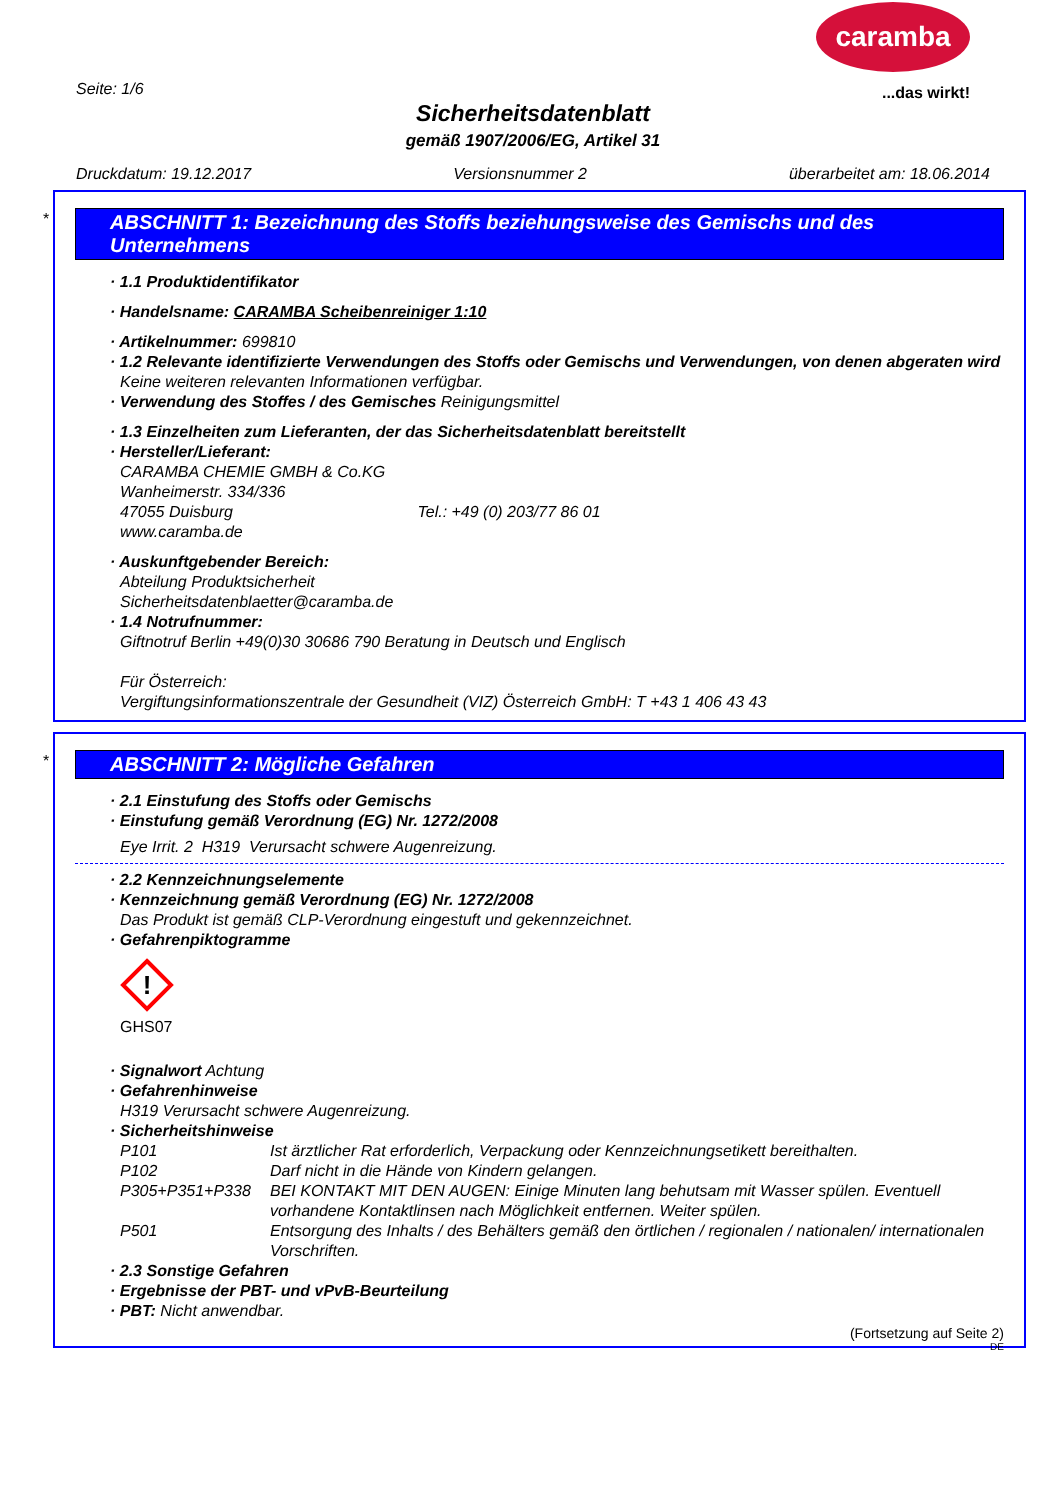caramba
...das wirkt!
Seite: 1/6
Sicherheitsdatenblatt
gemäß 1907/2006/EG, Artikel 31
Druckdatum: 19.12.2017 Versionsnummer 2 überarbeitet am: 18.06.2014
*
ABSCHNITT 1: Bezeichnung des Stoffs beziehungsweise des Gemischs und des Unternehmens
· 1.1 Produktidentifikator
· Handelsname: CARAMBA Scheibenreiniger 1:10
· Artikelnummer: 699810
· 1.2 Relevante identifizierte Verwendungen des Stoffs oder Gemischs und Verwendungen, von denen abgeraten wird
Keine weiteren relevanten Informationen verfügbar.
· Verwendung des Stoffes / des Gemisches Reinigungsmittel
· 1.3 Einzelheiten zum Lieferanten, der das Sicherheitsdatenblatt bereitstellt
· Hersteller/Lieferant:
CARAMBA CHEMIE GMBH & Co.KG
Wanheimerstr. 334/336
47055 Duisburg Tel.: +49 (0) 203/77 86 01
www.caramba.de
· Auskunftgebender Bereich:
Abteilung Produktsicherheit
Sicherheitsdatenblaetter@caramba.de
· 1.4 Notrufnummer:
Giftnotruf Berlin +49(0)30 30686 790 Beratung in Deutsch und Englisch
Für Österreich:
Vergiftungsinformationszentrale der Gesundheit (VIZ) Österreich GmbH: T +43 1 406 43 43
*
ABSCHNITT 2: Mögliche Gefahren
· 2.1 Einstufung des Stoffs oder Gemischs
· Einstufung gemäß Verordnung (EG) Nr. 1272/2008
Eye Irrit. 2 H319 Verursacht schwere Augenreizung.
· 2.2 Kennzeichnungselemente
· Kennzeichnung gemäß Verordnung (EG) Nr. 1272/2008
Das Produkt ist gemäß CLP-Verordnung eingestuft und gekennzeichnet.
· Gefahrenpiktogramme
!
GHS07
· Signalwort Achtung
· Gefahrenhinweise
H319 Verursacht schwere Augenreizung.
· Sicherheitshinweise
P101 Ist ärztlicher Rat erforderlich, Verpackung oder Kennzeichnungsetikett bereithalten.
P102 Darf nicht in die Hände von Kindern gelangen.
P305+P351+P338 BEI KONTAKT MIT DEN AUGEN: Einige Minuten lang behutsam mit Wasser spülen. Eventuell vorhandene Kontaktlinsen nach Möglichkeit entfernen. Weiter spülen.
P501 Entsorgung des Inhalts / des Behälters gemäß den örtlichen / regionalen / nationalen/ internationalen Vorschriften.
· 2.3 Sonstige Gefahren
· Ergebnisse der PBT- und vPvB-Beurteilung
· PBT: Nicht anwendbar.
(Fortsetzung auf Seite 2)
DE